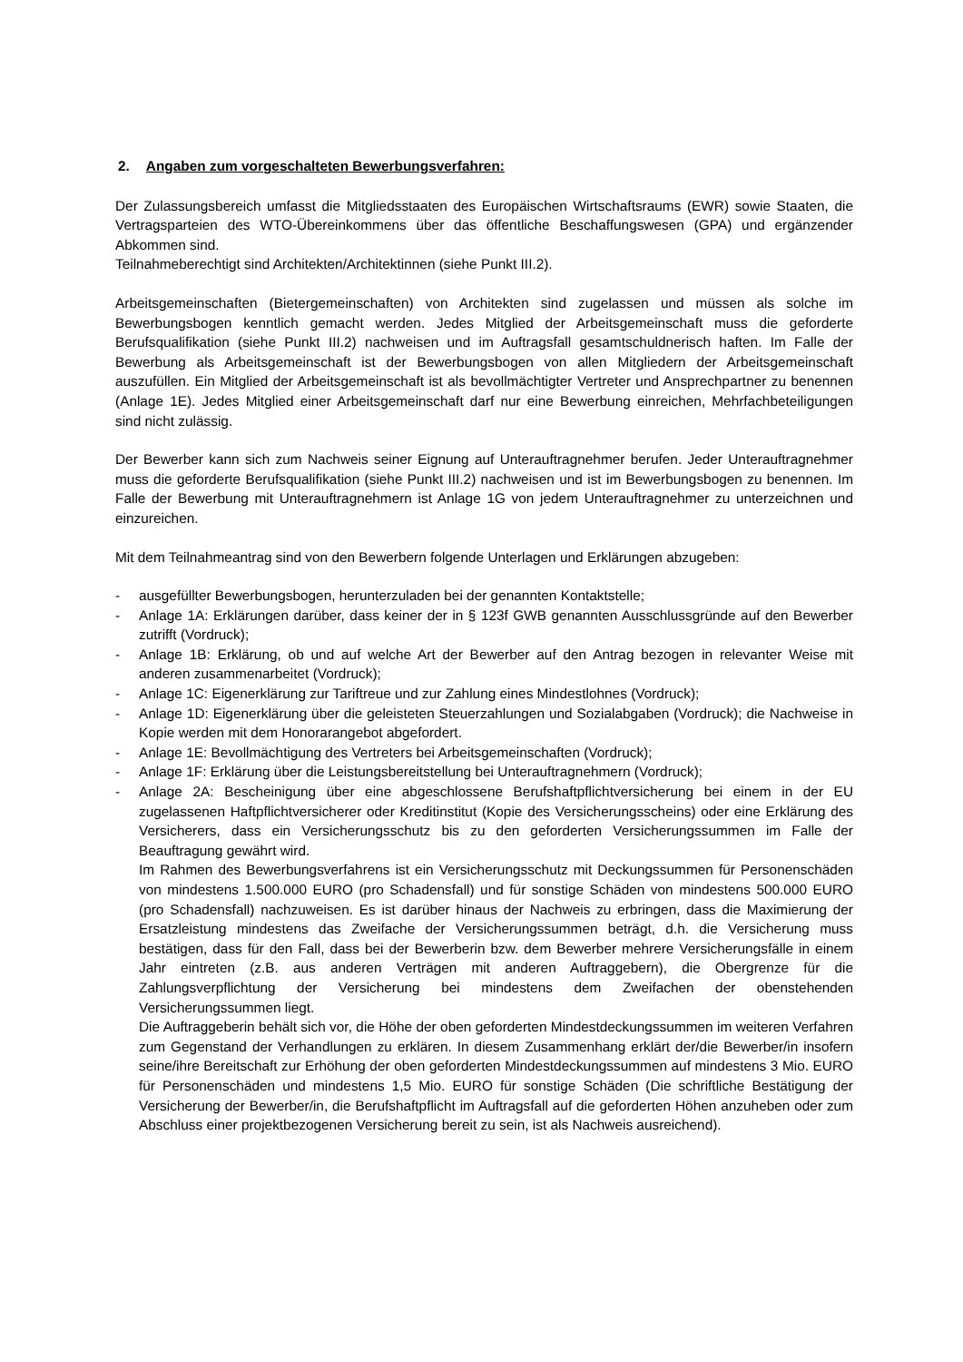2. Angaben zum vorgeschalteten Bewerbungsverfahren:
Der Zulassungsbereich umfasst die Mitgliedsstaaten des Europäischen Wirtschaftsraums (EWR) sowie Staaten, die Vertragsparteien des WTO-Übereinkommens über das öffentliche Beschaffungswesen (GPA) und ergänzender Abkommen sind.
Teilnahmeberechtigt sind Architekten/Architektinnen (siehe Punkt III.2).
Arbeitsgemeinschaften (Bietergemeinschaften) von Architekten sind zugelassen und müssen als solche im Bewerbungsbogen kenntlich gemacht werden. Jedes Mitglied der Arbeitsgemeinschaft muss die geforderte Berufsqualifikation (siehe Punkt III.2) nachweisen und im Auftragsfall gesamtschuldnerisch haften. Im Falle der Bewerbung als Arbeitsgemeinschaft ist der Bewerbungsbogen von allen Mitgliedern der Arbeitsgemeinschaft auszufüllen. Ein Mitglied der Arbeitsgemeinschaft ist als bevollmächtigter Vertreter und Ansprechpartner zu benennen (Anlage 1E). Jedes Mitglied einer Arbeitsgemeinschaft darf nur eine Bewerbung einreichen, Mehrfachbeteiligungen sind nicht zulässig.
Der Bewerber kann sich zum Nachweis seiner Eignung auf Unterauftragnehmer berufen. Jeder Unterauftragnehmer muss die geforderte Berufsqualifikation (siehe Punkt III.2) nachweisen und ist im Bewerbungsbogen zu benennen. Im Falle der Bewerbung mit Unterauftragnehmern ist Anlage 1G von jedem Unterauftragnehmer zu unterzeichnen und einzureichen.
Mit dem Teilnahmeantrag sind von den Bewerbern folgende Unterlagen und Erklärungen abzugeben:
- ausgefüllter Bewerbungsbogen, herunterzuladen bei der genannten Kontaktstelle;
- Anlage 1A: Erklärungen darüber, dass keiner der in § 123f GWB genannten Ausschlussgründe auf den Bewerber zutrifft (Vordruck);
- Anlage 1B: Erklärung, ob und auf welche Art der Bewerber auf den Antrag bezogen in relevanter Weise mit anderen zusammenarbeitet (Vordruck);
- Anlage 1C: Eigenerklärung zur Tariftreue und zur Zahlung eines Mindestlohnes (Vordruck);
- Anlage 1D: Eigenerklärung über die geleisteten Steuerzahlungen und Sozialabgaben (Vordruck); die Nachweise in Kopie werden mit dem Honorarangebot abgefordert.
- Anlage 1E: Bevollmächtigung des Vertreters bei Arbeitsgemeinschaften (Vordruck);
- Anlage 1F: Erklärung über die Leistungsbereitstellung bei Unterauftragnehmern (Vordruck);
- Anlage 2A: Bescheinigung über eine abgeschlossene Berufshaftpflichtversicherung bei einem in der EU zugelassenen Haftpflichtversicherer oder Kreditinstitut (Kopie des Versicherungsscheins) oder eine Erklärung des Versicherers, dass ein Versicherungsschutz bis zu den geforderten Versicherungssummen im Falle der Beauftragung gewährt wird.
Im Rahmen des Bewerbungsverfahrens ist ein Versicherungsschutz mit Deckungssummen für Personenschäden von mindestens 1.500.000 EURO (pro Schadensfall) und für sonstige Schäden von mindestens 500.000 EURO (pro Schadensfall) nachzuweisen. Es ist darüber hinaus der Nachweis zu erbringen, dass die Maximierung der Ersatzleistung mindestens das Zweifache der Versicherungssummen beträgt, d.h. die Versicherung muss bestätigen, dass für den Fall, dass bei der Bewerberin bzw. dem Bewerber mehrere Versicherungsfälle in einem Jahr eintreten (z.B. aus anderen Verträgen mit anderen Auftraggebern), die Obergrenze für die Zahlungsverpflichtung der Versicherung bei mindestens dem Zweifachen der obenstehenden Versicherungssummen liegt.
Die Auftraggeberin behält sich vor, die Höhe der oben geforderten Mindestdeckungssummen im weiteren Verfahren zum Gegenstand der Verhandlungen zu erklären. In diesem Zusammenhang erklärt der/die Bewerber/in insofern seine/ihre Bereitschaft zur Erhöhung der oben geforderten Mindestdeckungssummen auf mindestens 3 Mio. EURO für Personenschäden und mindestens 1,5 Mio. EURO für sonstige Schäden (Die schriftliche Bestätigung der Versicherung der Bewerber/in, die Berufshaftpflicht im Auftragsfall auf die geforderten Höhen anzuheben oder zum Abschluss einer projektbezogenen Versicherung bereit zu sein, ist als Nachweis ausreichend).